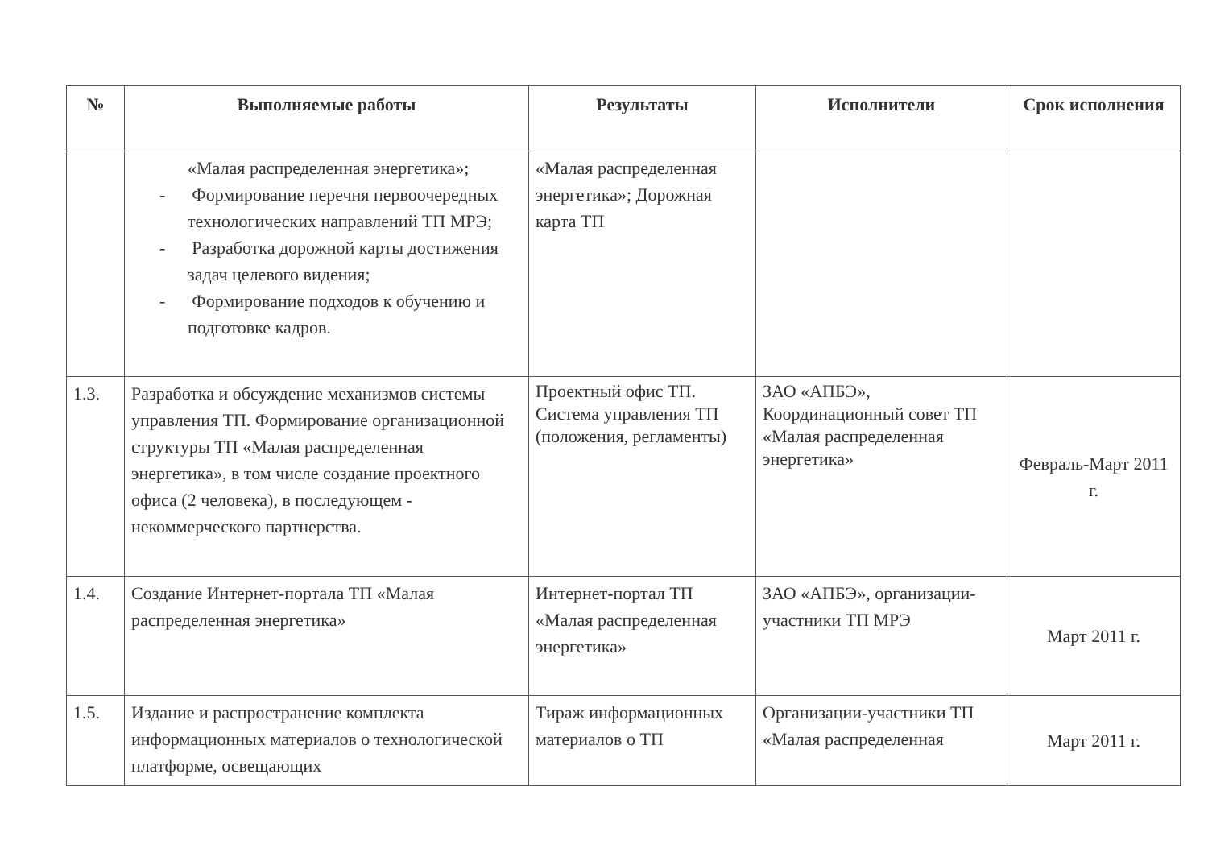| № | Выполняемые работы | Результаты | Исполнители | Срок исполнения |
| --- | --- | --- | --- | --- |
| | «Малая распределенная энергетика»; - Формирование перечня первоочередных технологических направлений ТП МРЭ; - Разработка дорожной карты достижения задач целевого видения; - Формирование подходов к обучению и подготовке кадров. | «Малая распределенная энергетика»; Дорожная карта ТП | | |
| 1.3. | Разработка и обсуждение механизмов системы управления ТП. Формирование организационной структуры ТП «Малая распределенная энергетика», в том числе создание проектного офиса (2 человека), в последующем - некоммерческого партнерства. | Проектный офис ТП. Система управления ТП (положения, регламенты) | ЗАО «АПБЭ», Координационный совет ТП «Малая распределенная энергетика» | Февраль-Март 2011 г. |
| 1.4. | Создание Интернет-портала ТП «Малая распределенная энергетика» | Интернет-портал ТП «Малая распределенная энергетика» | ЗАО «АПБЭ», организации-участники ТП МРЭ | Март 2011 г. |
| 1.5. | Издание и распространение комплекта информационных материалов о технологической платформе, освещающих | Тираж информационных материалов о ТП | Организации-участники ТП «Малая распределенная | Март 2011 г. |